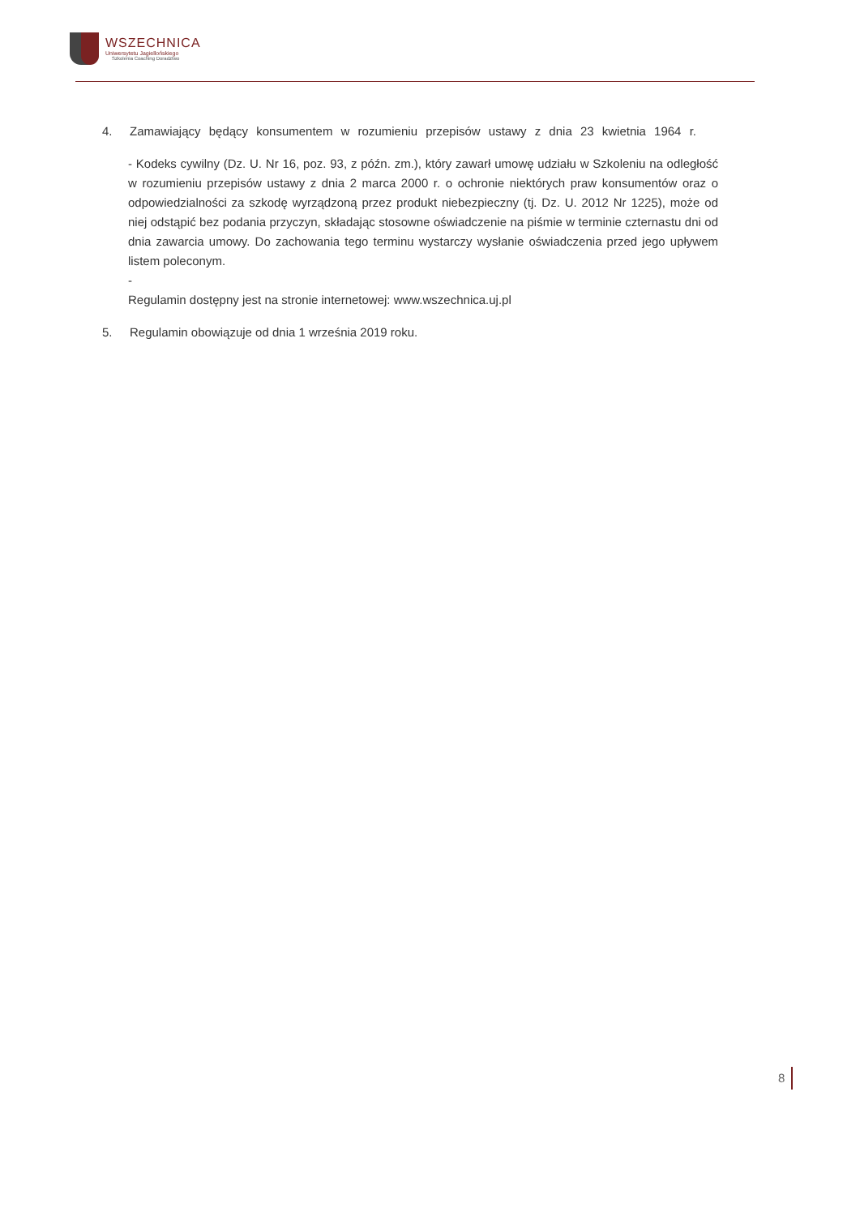WSZECHNICA
Uniwersytetu Jagiellońskiego
Szkolenia Coaching Doradztwo
4. Zamawiający będący konsumentem w rozumieniu przepisów ustawy z dnia 23 kwietnia 1964 r.
- Kodeks cywilny (Dz. U. Nr 16, poz. 93, z późn. zm.), który zawarł umowę udziału w Szkoleniu na odległość w rozumieniu przepisów ustawy z dnia 2 marca 2000 r. o ochronie niektórych praw konsumentów oraz o odpowiedzialności za szkodę wyrządzoną przez produkt niebezpieczny (tj. Dz. U. 2012 Nr 1225), może od niej odstąpić bez podania przyczyn, składając stosowne oświadczenie na piśmie w terminie czternastu dni od dnia zawarcia umowy. Do zachowania tego terminu wystarczy wysłanie oświadczenia przed jego upływem listem poleconym.
-
Regulamin dostępny jest na stronie internetowej: www.wszechnica.uj.pl
5. Regulamin obowiązuje od dnia 1 września 2019 roku.
8